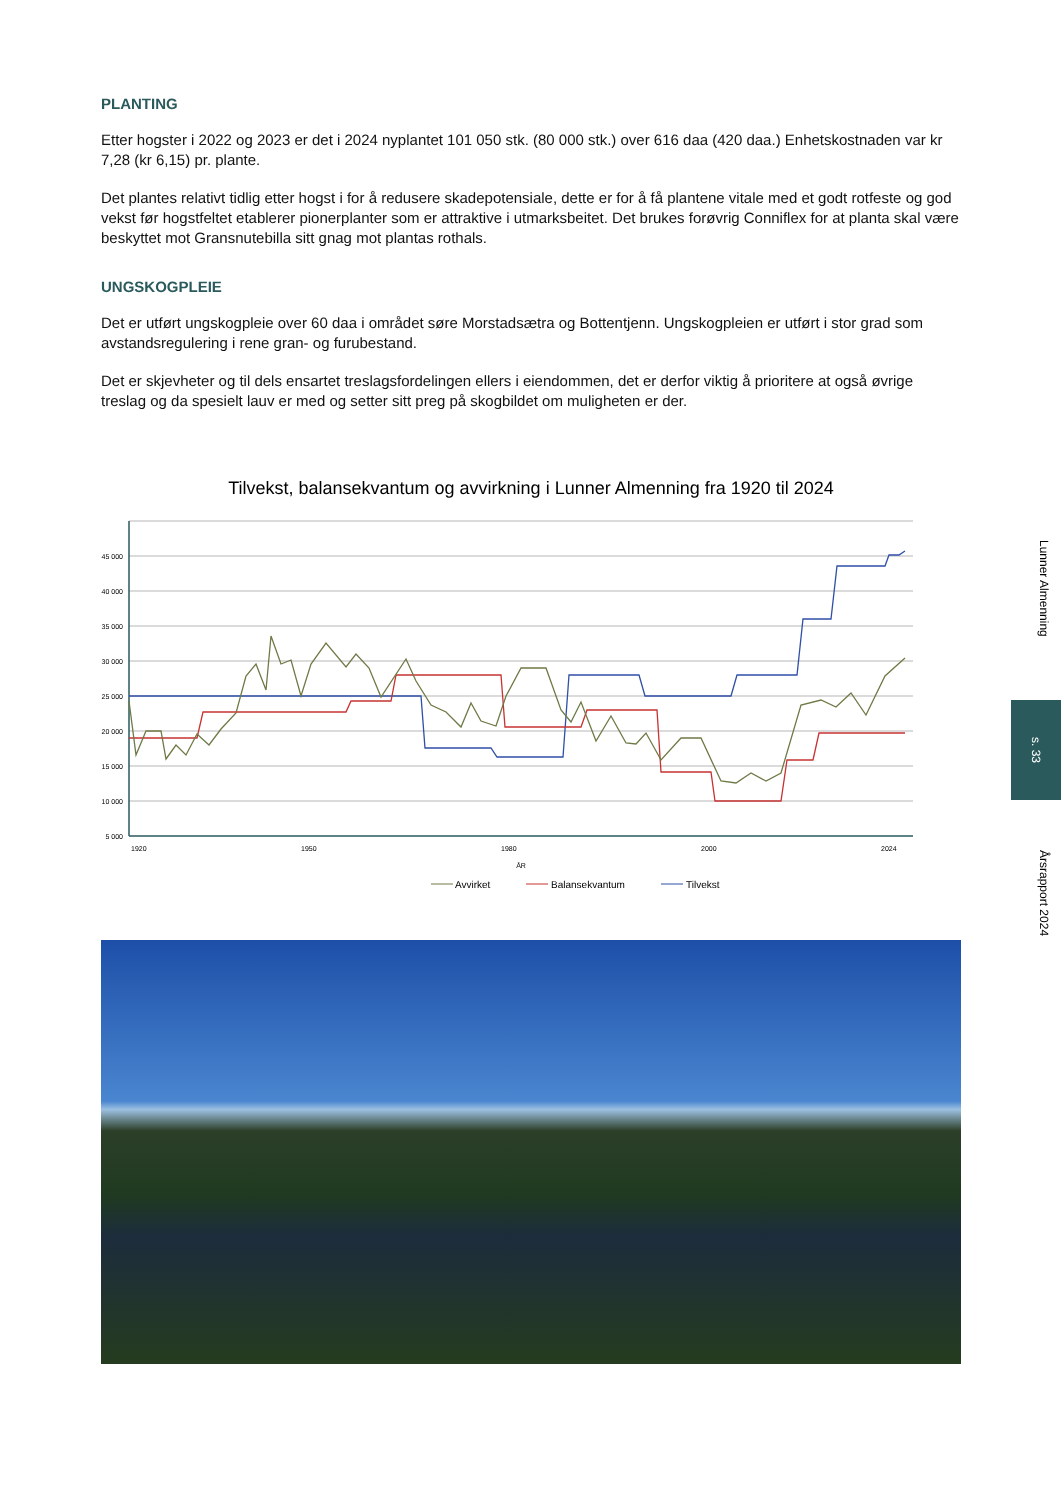PLANTING
Etter hogster i 2022 og 2023 er det i 2024 nyplantet 101 050 stk. (80 000 stk.) over 616 daa (420 daa.) Enhetskostnaden var kr 7,28 (kr 6,15) pr. plante.
Det plantes relativt tidlig etter hogst i for å redusere skadepotensiale, dette er for å få plantene vitale med et godt rotfeste og god vekst før hogstfeltet etablerer pionerplanter som er attraktive i utmarksbeitet. Det brukes forøvrig Conniflex for at planta skal være beskyttet mot Gransnutebilla sitt gnag mot plantas rothals.
UNGSKOGPLEIE
Det er utført ungskogpleie over 60 daa i området søre Morstadsætra og Bottentjenn. Ungskogpleien er utført i stor grad som avstandsregulering i rene gran- og furubestand.
Det er skjevheter og til dels ensartet treslagsfordelingen ellers i eiendommen, det er derfor viktig å prioritere at også øvrige treslag og da spesielt lauv er med og setter sitt preg på skogbildet om muligheten er der.
Tilvekst, balansekvantum og avvirkning i Lunner Almenning fra 1920 til 2024
45 000
40 000
35 000
30 000
25 000
20 000
15 000
10 000
5 000
1920
1950
1980
2000
2024
ÅR
Avvirket
Balansekvantum
Tilvekst
Lunner Almenning
s. 33
Årsrapport 2024